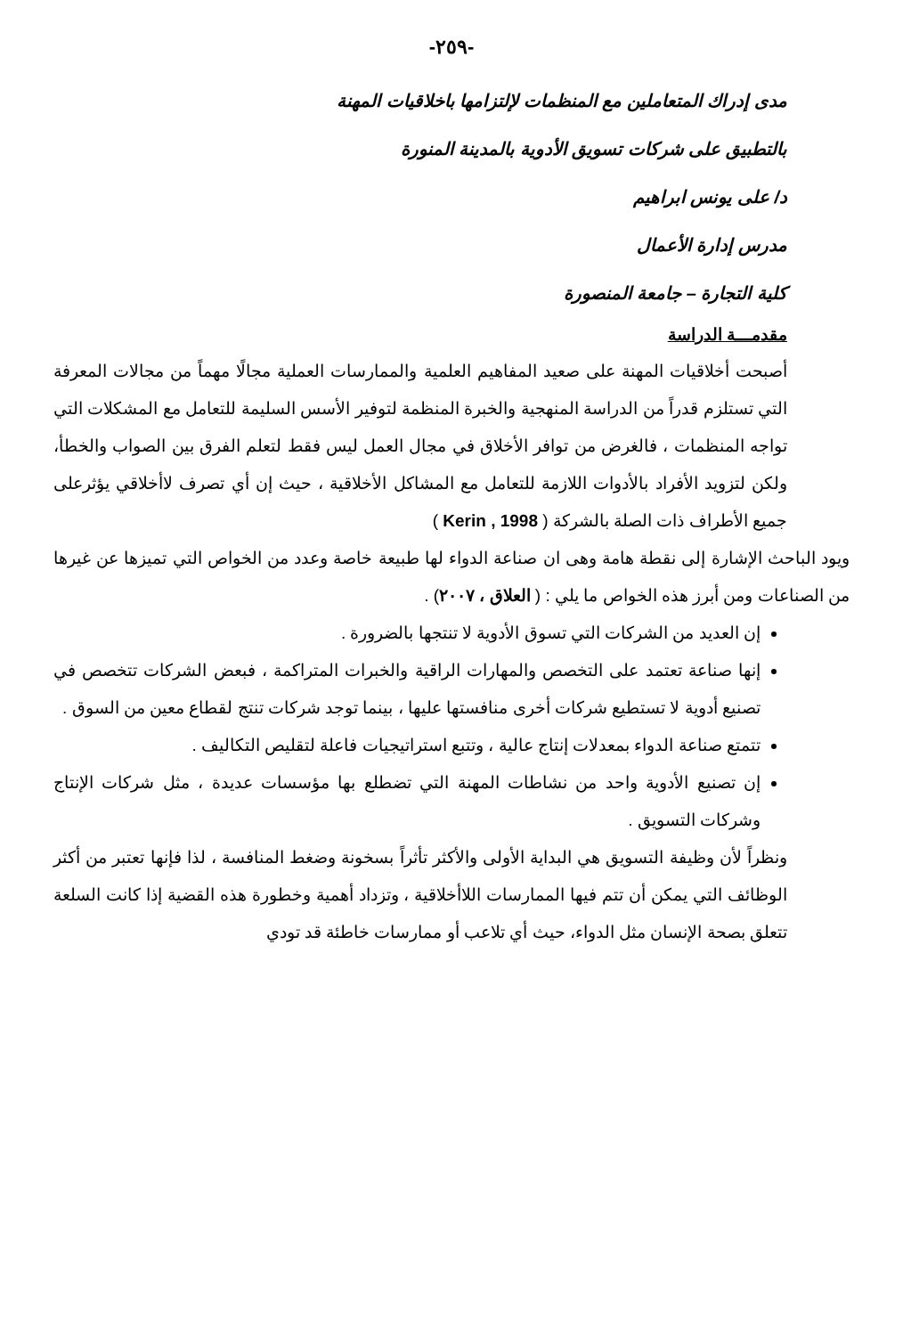-٢٥٩-
مدى إدراك المتعاملين مع المنظمات لإلتزامها باخلاقيات المهنة
بالتطبيق على شركات تسويق الأدوية بالمدينة المنورة
د/ على يونس ابراهيم
مدرس إدارة الأعمال
كلية التجارة – جامعة المنصورة
مقدمـــة الدراسة
أصبحت أخلاقيات المهنة على صعيد المفاهيم العلمية والممارسات العملية مجالًا مهماً من مجالات المعرفة التي تستلزم قدراً من الدراسة المنهجية والخبرة المنظمة لتوفير الأسس السليمة للتعامل مع المشكلات التي تواجه المنظمات ، فالغرض من توافر الأخلاق في مجال العمل ليس فقط لتعلم الفرق بين الصواب والخطأ، ولكن لتزويد الأفراد بالأدوات اللازمة للتعامل مع المشاكل الأخلاقية ، حيث إن أي تصرف لاأخلاقي يؤثرعلى جميع الأطراف ذات الصلة بالشركة ( Kerin , 1998 )
ويود الباحث الإشارة إلى نقطة هامة وهى ان صناعة الدواء لها طبيعة خاصة وعدد من الخواص التي تميزها عن غيرها من الصناعات ومن أبرز هذه الخواص ما يلي : ( العلاق ، ٢٠٠٧) .
إن العديد من الشركات التي تسوق الأدوية لا تنتجها بالضرورة .
إنها صناعة تعتمد على التخصص والمهارات الراقية والخبرات المتراكمة ، فبعض الشركات تتخصص في تصنيع أدوية لا تستطيع شركات أخرى منافستها عليها ، بينما توجد شركات تنتج لقطاع معين من السوق .
تتمتع صناعة الدواء بمعدلات إنتاج عالية ، وتتبع استراتيجيات فاعلة لتقليص التكاليف .
إن تصنيع الأدوية واحد من نشاطات المهنة التي تضطلع بها مؤسسات عديدة ، مثل شركات الإنتاج وشركات التسويق .
ونظراً لأن وظيفة التسويق هي البداية الأولى والأكثر تأثراً بسخونة وضغط المنافسة ، لذا فإنها تعتبر من أكثر الوظائف التي يمكن أن تتم فيها الممارسات اللاأخلاقية ، وتزداد أهمية وخطورة هذه القضية إذا كانت السلعة تتعلق بصحة الإنسان مثل الدواء، حيث أي تلاعب أو ممارسات خاطئة قد تودي